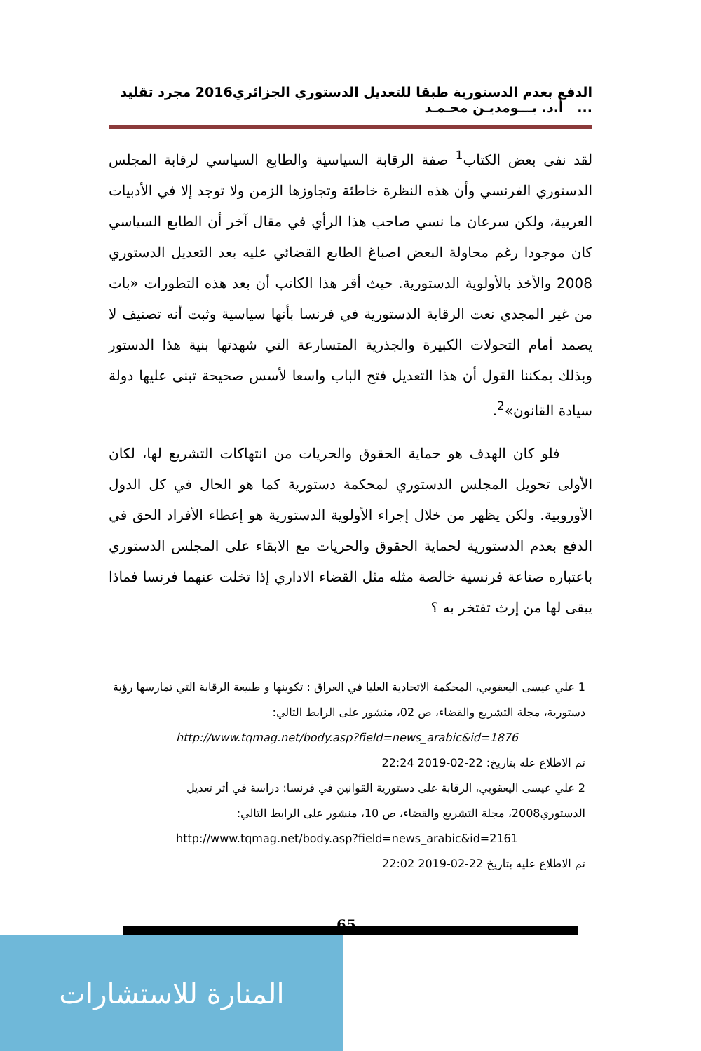الدفع بعدم الدستورية طبقا للتعديل الدستوري الجزائري2016 مجرد تقليد ... أ.د. بـــومديـن محـمـد
لقد نفى بعض الكتاب<sup>1</sup> صفة الرقابة السياسية والطابع السياسي لرقابة المجلس الدستوري الفرنسي وأن هذه النظرة خاطئة وتجاوزها الزمن ولا توجد إلا في الأدبيات العربية، ولكن سرعان ما نسي صاحب هذا الرأي في مقال آخر أن الطابع السياسي كان موجودا رغم محاولة البعض اصباغ الطابع القضائي عليه بعد التعديل الدستوري 2008 والأخذ بالأولوية الدستورية. حيث أقر هذا الكاتب أن بعد هذه التطورات «بات من غير المجدي نعت الرقابة الدستورية في فرنسا بأنها سياسية وثبت أنه تصنيف لا يصمد أمام التحولات الكبيرة والجذرية المتسارعة التي شهدتها بنية هذا الدستور وبذلك يمكننا القول أن هذا التعديل فتح الباب واسعا لأسس صحيحة تبنى عليها دولة سيادة القانون»<sup>2</sup>.
فلو كان الهدف هو حماية الحقوق والحريات من انتهاكات التشريع لها، لكان الأولى تحويل المجلس الدستوري لمحكمة دستورية كما هو الحال في كل الدول الأوروبية. ولكن يظهر من خلال إجراء الأولوية الدستورية هو إعطاء الأفراد الحق في الدفع بعدم الدستورية لحماية الحقوق والحريات مع الابقاء على المجلس الدستوري باعتباره صناعة فرنسية خالصة مثله مثل القضاء الاداري إذا تخلت عنهما فرنسا فماذا يبقى لها من إرث تفتخر به ؟
1 علي عيسى اليعقوبي، المحكمة الاتحادية العليا في العراق : تكوينها و طبيعة الرقابة التي تمارسها رؤية دستورية، مجلة التشريع والقضاء، ص 02، منشور على الرابط التالي:
http://www.tqmag.net/body.asp?field=news_arabic&id=1876
تم الاطلاع عله بتاريخ: 22-02-2019 22:24
2 علي عيسى اليعقوبي، الرقابة على دستورية القوانين في فرنسا: دراسة في أثر تعديل الدستوري2008، مجلة التشريع والقضاء، ص 10، منشور على الرابط التالي:
http://www.tqmag.net/body.asp?field=news_arabic&id=2161
تم الاطلاع عليه بتاريخ 22-02-2019 22:02
65
المنارة للاستشارات